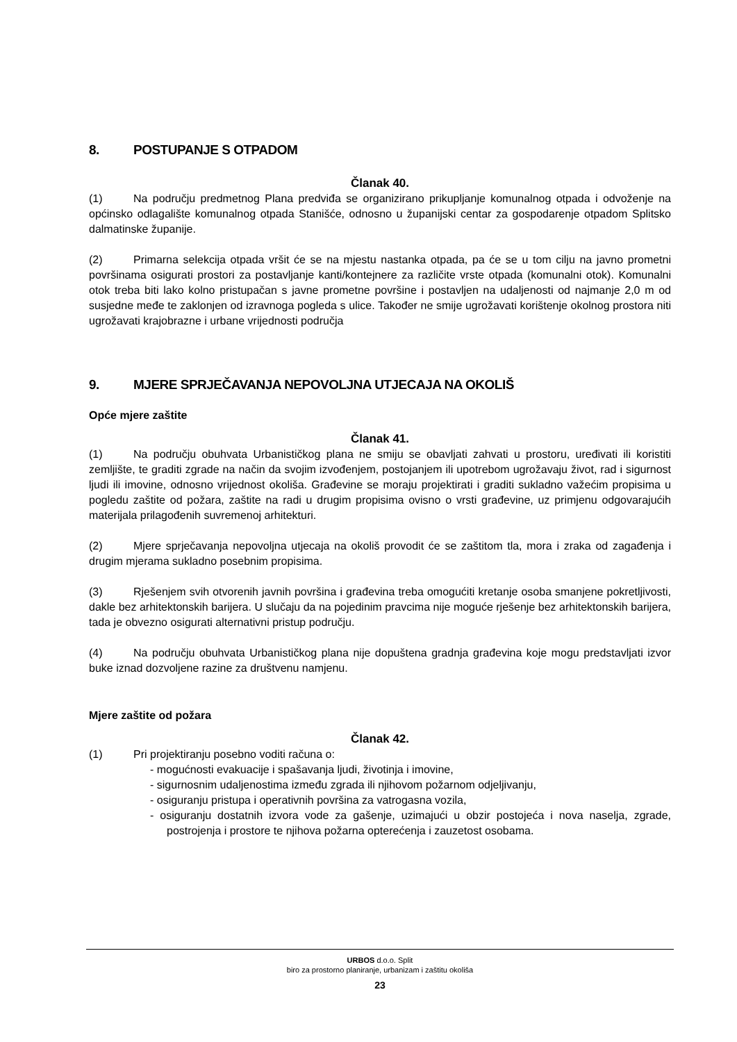8. POSTUPANJE S OTPADOM
Članak 40.
(1) Na području predmetnog Plana predviđa se organizirano prikupljanje komunalnog otpada i odvoženje na općinsko odlagalište komunalnog otpada Stanišće, odnosno u županijski centar za gospodarenje otpadom Splitsko dalmatinske županije.
(2) Primarna selekcija otpada vršit će se na mjestu nastanka otpada, pa će se u tom cilju na javno prometni površinama osigurati prostori za postavljanje kanti/kontejnere za različite vrste otpada (komunalni otok). Komunalni otok treba biti lako kolno pristupačan s javne prometne površine i postavljen na udaljenosti od najmanje 2,0 m od susjedne međe te zaklonjen od izravnoga pogleda s ulice. Također ne smije ugrožavati korištenje okolnog prostora niti ugrožavati krajobrazne i urbane vrijednosti područja
9. MJERE SPRJEČAVANJA NEPOVOLJNA UTJECAJA NA OKOLIŠ
Opće mjere zaštite
Članak 41.
(1) Na području obuhvata Urbanističkog plana ne smiju se obavljati zahvati u prostoru, uređivati ili koristiti zemljište, te graditi zgrade na način da svojim izvođenjem, postojanjem ili upotrebom ugrožavaju život, rad i sigurnost ljudi ili imovine, odnosno vrijednost okoliša. Građevine se moraju projektirati i graditi sukladno važećim propisima u pogledu zaštite od požara, zaštite na radi u drugim propisima ovisno o vrsti građevine, uz primjenu odgovarajućih materijala prilagođenih suvremenoj arhitekturi.
(2) Mjere sprječavanja nepovoljna utjecaja na okoliš provodit će se zaštitom tla, mora i zraka od zagađenja i drugim mjerama sukladno posebnim propisima.
(3) Rješenjem svih otvorenih javnih površina i građevina treba omogućiti kretanje osoba smanjene pokretljivosti, dakle bez arhitektonskih barijera. U slučaju da na pojedinim pravcima nije moguće rješenje bez arhitektonskih barijera, tada je obvezno osigurati alternativni pristup području.
(4) Na području obuhvata Urbanističkog plana nije dopuštena gradnja građevina koje mogu predstavljati izvor buke iznad dozvoljene razine za društvenu namjenu.
Mjere zaštite od požara
Članak 42.
(1) Pri projektiranju posebno voditi računa o:
- mogućnosti evakuacije i spašavanja ljudi, životinja i imovine,
- sigurnosnim udaljenostima između zgrada ili njihovom požarnom odjeljivanju,
- osiguranju pristupa i operativnih površina za vatrogasna vozila,
- osiguranju dostatnih izvora vode za gašenje, uzimajući u obzir postojeća i nova naselja, zgrade, postrojenja i prostore te njihova požarna opterećenja i zauzetost osobama.
URBOS d.o.o. Split
biro za prostorno planiranje, urbanizam i zaštitu okoliša
23